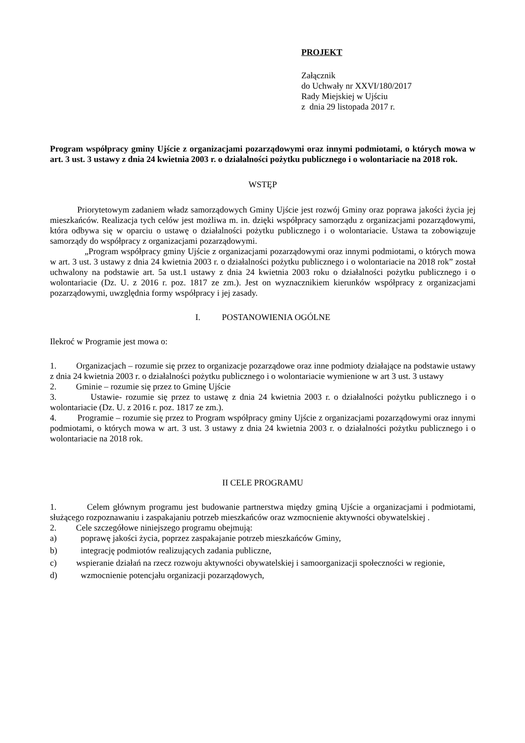PROJEKT
Załącznik
do Uchwały nr XXVI/180/2017
Rady Miejskiej w Ujściu
z dnia 29 listopada 2017 r.
Program współpracy gminy Ujście z organizacjami pozarządowymi oraz innymi podmiotami, o których mowa w art. 3 ust. 3 ustawy z dnia 24 kwietnia 2003 r. o działalności pożytku publicznego i o wolontariacie na 2018 rok.
WSTĘP
Priorytetowym zadaniem władz samorządowych Gminy Ujście jest rozwój Gminy oraz poprawa jakości życia jej mieszkańców. Realizacja tych celów jest możliwa m. in. dzięki współpracy samorządu z organizacjami pozarządowymi, która odbywa się w oparciu o ustawę o działalności pożytku publicznego i o wolontariacie. Ustawa ta zobowiązuje samorządy do współpracy z organizacjami pozarządowymi.
„Program współpracy gminy Ujście z organizacjami pozarządowymi oraz innymi podmiotami, o których mowa w art. 3 ust. 3 ustawy z dnia 24 kwietnia 2003 r. o działalności pożytku publicznego i o wolontariacie na 2018 rok” został uchwalony na podstawie art. 5a ust.1 ustawy z dnia 24 kwietnia 2003 roku o działalności pożytku publicznego i o wolontariacie (Dz. U. z 2016 r. poz. 1817 ze zm.). Jest on wyznacznikiem kierunków współpracy z organizacjami pozarządowymi, uwzględnia formy współpracy i jej zasady.
I. POSTANOWIENIA OGÓLNE
Ilekroć w Programie jest mowa o:
1. Organizacjach – rozumie się przez to organizacje pozarządowe oraz inne podmioty działające na podstawie ustawy z dnia 24 kwietnia 2003 r. o działalności pożytku publicznego i o wolontariacie wymienione w art 3 ust. 3 ustawy
2. Gminie – rozumie się przez to Gminę Ujście
3. Ustawie- rozumie się przez to ustawę z dnia 24 kwietnia 2003 r. o działalności pożytku publicznego i o wolontariacie (Dz. U. z 2016 r. poz. 1817 ze zm.).
4. Programie – rozumie się przez to Program współpracy gminy Ujście z organizacjami pozarządowymi oraz innymi podmiotami, o których mowa w art. 3 ust. 3 ustawy z dnia 24 kwietnia 2003 r. o działalności pożytku publicznego i o wolontariacie na 2018 rok.
II CELE PROGRAMU
1. Celem głównym programu jest budowanie partnerstwa między gminą Ujście a organizacjami i podmiotami, służącego rozpoznawaniu i zaspakajaniu potrzeb mieszkańców oraz wzmocnienie aktywności obywatelskiej .
2. Cele szczegółowe niniejszego programu obejmują:
a) poprawę jakości życia, poprzez zaspakajanie potrzeb mieszkańców Gminy,
b) integrację podmiotów realizujących zadania publiczne,
c) wspieranie działań na rzecz rozwoju aktywności obywatelskiej i samoorganizacji społeczności w regionie,
d) wzmocnienie potencjału organizacji pozarządowych,